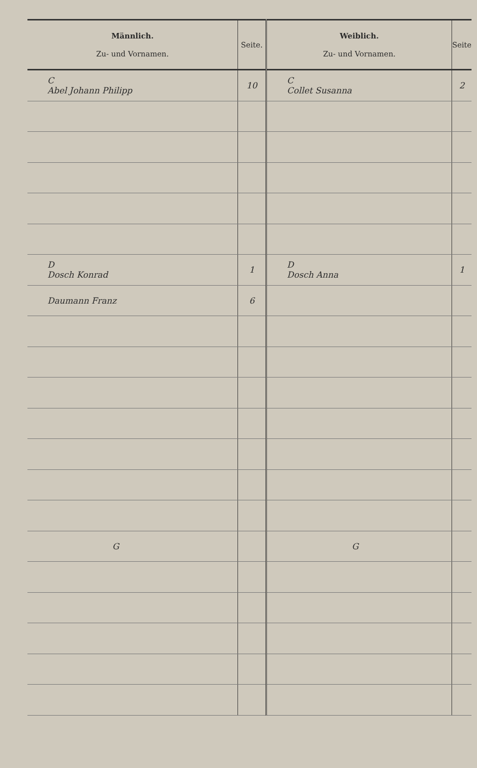| Männlich. Zu- und Vornamen. | Seite. | Weiblich. Zu- und Vornamen. | Seite |
| --- | --- | --- | --- |
| C Abel Johann Philipp | 10 | C Collet Susanna | 2 |
| D Dosch Konrad | 1 | D Dosch Anna | 1 |
| Daumann Franz | 6 | | |
| G | | G | |